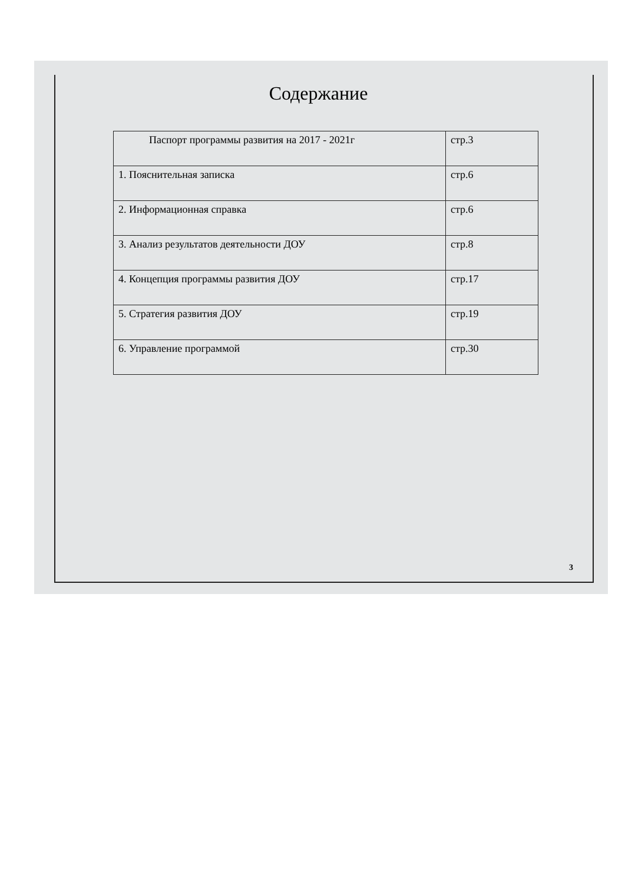Содержание
| Паспорт программы развития на 2017 - 2021г | стр.3 |
| 1. Пояснительная записка | стр.6 |
| 2. Информационная справка | стр.6 |
| 3. Анализ результатов деятельности ДОУ | стр.8 |
| 4. Концепция программы развития ДОУ | стр.17 |
| 5. Стратегия развития ДОУ | стр.19 |
| 6. Управление программой | стр.30 |
3